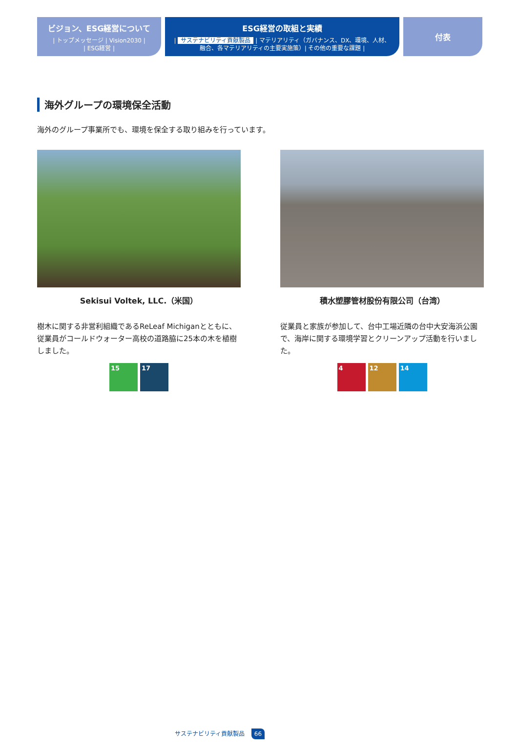ビジョン、ESG経営について
| トップメッセージ | Vision2030 |
| ESG経営 |
ESG経営の取組と実績
| サステナビリティ貢献製品 | マテリアリティ（ガバナンス、DX、環境、人材、
融合、各マテリアリティの主要実施策）| その他の重要な課題 |
付表
海外グループの環境保全活動
海外のグループ事業所でも、環境を保全する取り組みを行っています。
Sekisui Voltek, LLC.（米国）
樹木に関する非営利組織であるReLeaf Michiganとともに、従業員がコールドウォーター高校の道路脇に25本の木を植樹しました。
15 17
積水塑膠管材股份有限公司（台湾）
従業員と家族が参加して、台中工場近隣の台中大安海浜公園で、海岸に関する環境学習とクリーンアップ活動を行いました。
4 12 14
サステナビリティ貢献製品 66